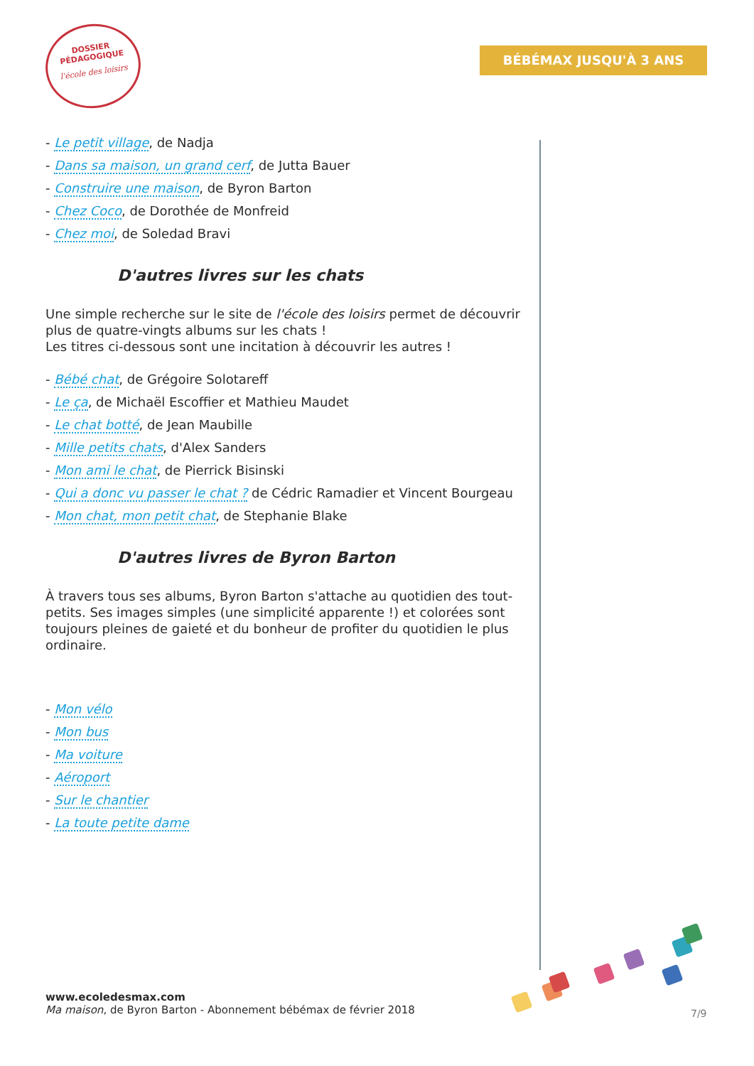DOSSIER
PÉDAGOGIQUE
l'école des loisirs
BÉBÉMAX JUSQU'À 3 ANS
- Le petit village, de Nadja
- Dans sa maison, un grand cerf, de Jutta Bauer
- Construire une maison, de Byron Barton
- Chez Coco, de Dorothée de Monfreid
- Chez moi, de Soledad Bravi
D'autres livres sur les chats
Une simple recherche sur le site de l'école des loisirs permet de découvrir plus de quatre-vingts albums sur les chats !
Les titres ci-dessous sont une incitation à découvrir les autres !
- Bébé chat, de Grégoire Solotareff
- Le ça, de Michaël Escoffier et Mathieu Maudet
- Le chat botté, de Jean Maubille
- Mille petits chats, d'Alex Sanders
- Mon ami le chat, de Pierrick Bisinski
- Qui a donc vu passer le chat ? de Cédric Ramadier et Vincent Bourgeau
- Mon chat, mon petit chat, de Stephanie Blake
D'autres livres de Byron Barton
À travers tous ses albums, Byron Barton s'attache au quotidien des tout-petits. Ses images simples (une simplicité apparente !) et colorées sont toujours pleines de gaieté et du bonheur de profiter du quotidien le plus ordinaire.
- Mon vélo
- Mon bus
- Ma voiture
- Aéroport
- Sur le chantier
- La toute petite dame
www.ecoledesmax.com
Ma maison, de Byron Barton - Abonnement bébémax de février 2018
7/9